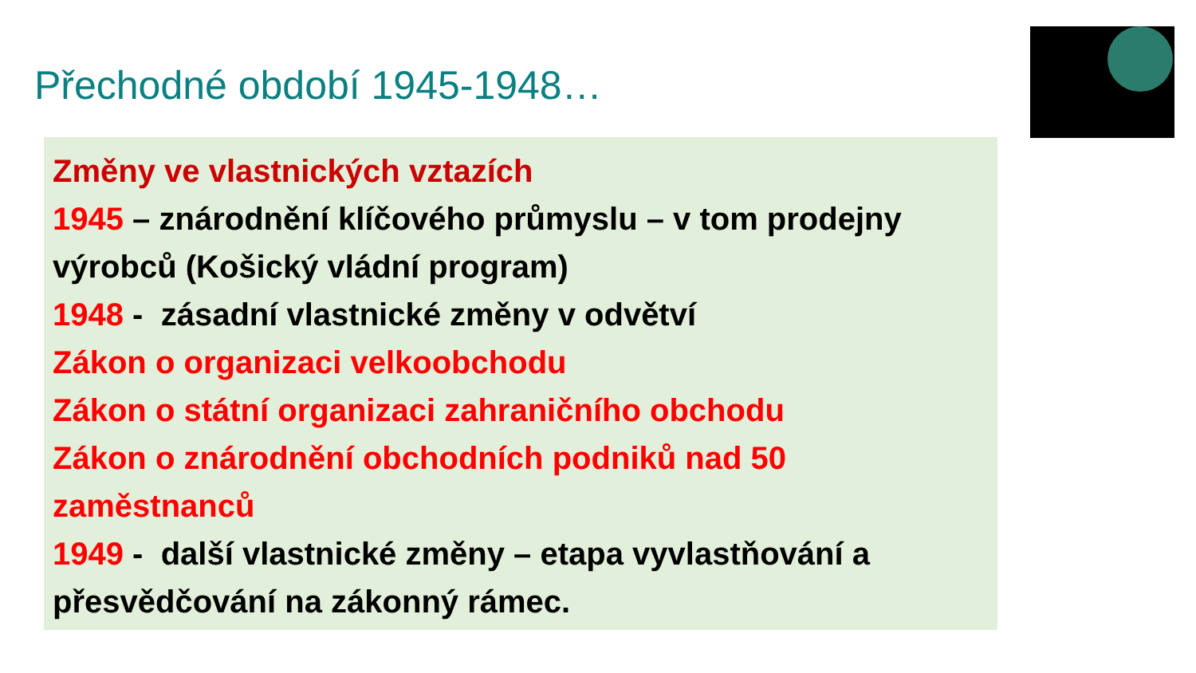Přechodné období 1945-1948…
Změny ve vlastnických vztazích
1945 – znárodnění klíčového průmyslu – v tom prodejny výrobců (Košický vládní program)
1948 - zásadní vlastnické změny v odvětví
Zákon o organizaci velkoobchodu
Zákon o státní organizaci zahraničního obchodu
Zákon o znárodnění obchodních podniků nad 50 zaměstnanců
1949 - další vlastnické změny – etapa vyvlastňování a přesvědčování na zákonný rámec.